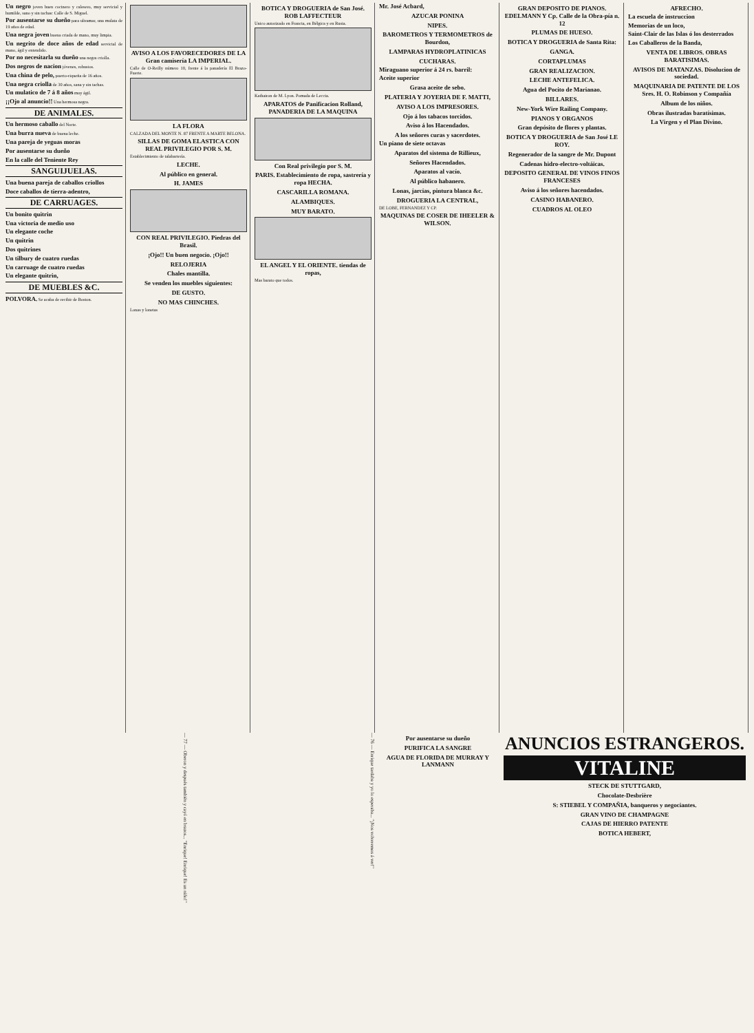Un negro joven buen cocinero y calesero, muy servicial y humilde, sano y sin tachas: Calle de S. Miguel.
Por ausentarse su dueño para ultramar, una mulata de 19 años de edad.
Una negra joven buena criada de mano, muy limpia.
Un negrito de doce años de edad servicial de mano, ágil y entendido.
Por no necesitarla su dueño una negra criolla.
Dos negros de nacion jóvenes, robustos.
Una china de pelo, puerto-riqueña de 16 años.
Una negra criolla de 30 años, sana y sin tachas.
Un mulatico de 7 á 8 años muy ágil.
¡¡Ojo al anuncio!! Una hermosa negra.
DE ANIMALES.
Un hermoso caballo del Norte.
Una burra nueva de buena leche.
Una pareja de yeguas moras
Por ausentarse su dueño
En la calle del Teniente Rey
SANGUIJUELAS.
Una buena pareja de caballos criollos
Doce caballos de tierra-adentro,
DE CARRUAGES.
Un bonito quitrin
Una victoria de medio uso
Un elegante coche
Un quitrin
Dos quitrines
Un tilbury de cuatro ruedas
Un carruage de cuatro ruedas
Un elegante quitrin,
DE MUEBLES &C.
POLVORA. Se acaba de recibir de Boston.
AVISO A LOS FAVORECEDORES DE LA Gran camisería LA IMPERIAL.
Calle de O-Reilly número 10, frente á la panadería El Brazo-Fuerte.
LA FLORA
CALZADA DEL MONTE N. 87 FRENTE A MARTE BELONA.
SILLAS DE GOMA ELASTICA CON REAL PRIVILEGIO POR S. M.
Establecimiento de talabartería.
LECHE.
Al público en general.
H. JAMES
CON REAL PRIVILEGIO. Piedras del Brasil.
¡Ojo!! Un buen negocio. ¡Ojo!!
RELOJERIA
Chales mantilla.
Se venden los muebles siguientes:
DE GUSTO.
NO MAS CHINCHES.
Lonas y lonetas
BOTICA Y DROGUERIA de San José. ROB LAFFECTEUR
Unico autorizado en Francia, en Bélgica y en Rusia.
Kathairon de M. Lyon. Pomada de Leccia.
APARATOS de Panificacion Rolland, PANADERIA DE LA MAQUINA
Con Real privilegio por S. M.
PARIS. Establecimiento de ropa, sastrería y ropa HECHA.
CASCARILLA ROMANA.
ALAMBIQUES.
MUY BARATO.
EL ANGEL Y EL ORIENTE. tiendas de ropas,
Mas barato que todos.
Mr. José Acbard,
AZUCAR PONINA
NIPES.
BAROMETROS Y TERMOMETROS de Bourdon,
LAMPARAS HYDROPLATINICAS
CUCHARAS.
Miraguano superior á 24 rs. barril:
Aceite superior
Grasa aceite de sebo.
PLATERIA Y JOYERIA DE F. MATTI,
AVISO A LOS IMPRESORES.
Ojo á los tabacos torcidos.
Aviso á los Hacendados.
A los señores curas y sacerdotes.
Un piano de siete octavas
Aparatos del sistema de Rillieux,
Señores Hacendados.
Aparatos al vacío.
Al público habanero.
Lonas, jarcias, pintura blanca &c.
DROGUERIA LA CENTRAL,
DE LOBE, FERNANDEZ Y CP.
MAQUINAS DE COSER DE IHEELER & WILSON.
GRAN DEPOSITO DE PIANOS. EDELMANN Y Cp. Calle de la Obra-pía n. 12
PLUMAS DE HUESO.
BOTICA Y DROGUERIA de Santa Rita:
GANGA.
CORTAPLUMAS
GRAN REALIZACION.
LECHE ANTEFELICA.
Agua del Pocito de Marianao.
BILLARES.
New-York Wire Railing Company.
PIANOS Y ORGANOS
Gran depósito de flores y plantas.
BOTICA Y DROGUERIA de San José LE ROY.
Regenerador de la sangre de Mr. Dupont
Cadenas hidro-electro-voltáicas.
DEPOSITO GENERAL DE VINOS FINOS FRANCESES
Aviso á los señores hacendados.
CASINO HABANERO.
CUADROS AL OLEO
AFRECHO.
La escuela de instruccion
Memorias de un loco,
Saint-Clair de las Islas ó los desterrados
Los Caballeros de la Banda,
VENTA DE LIBROS. OBRAS BARATISIMAS.
AVISOS DE MATANZAS. Disolucion de sociedad.
MAQUINARIA DE PATENTE DE LOS Sres. H. O. Robinson y Compañía
Album de los niños.
Obras ilustradas baratísimas.
La Virgen y el Plan Divino.
— 77 — Oberon y después también y cayó en brazos... "Enrique! Enrique! Es un niño!"
— 76 — Enrique tardaba y yo lo esperaba... "¡Nos volveremos á ver!"
Por ausentarse su dueño
PURIFICA LA SANGRE
AGUA DE FLORIDA DE MURRAY Y LANMANN
ANUNCIOS ESTRANGEROS.
VITALINE
STECK DE STUTTGARD,
Chocolate-Desbrière
S: STIEBEL Y COMPAÑIA, banqueros y negociantes.
GRAN VINO DE CHAMPAGNE
CAJAS DE HIERRO PATENTE
BOTICA HEBERT,